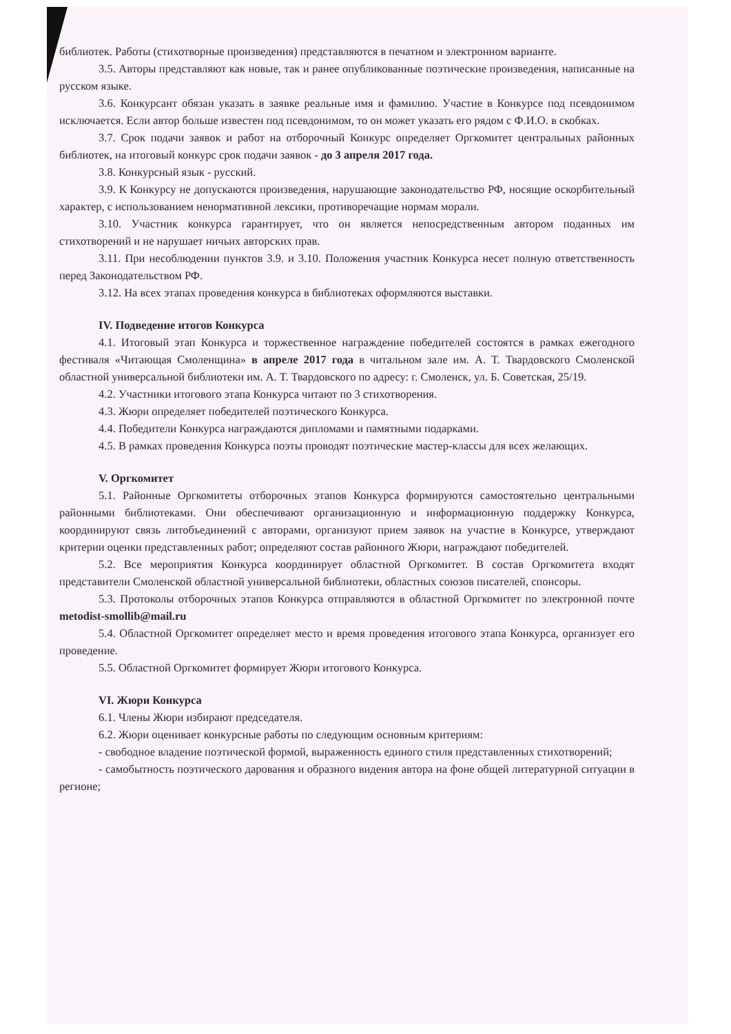библиотек. Работы (стихотворные произведения) представляются в печатном и электронном варианте.
3.5. Авторы представляют как новые, так и ранее опубликованные поэтические произведения, написанные на русском языке.
3.6. Конкурсант обязан указать в заявке реальные имя и фамилию. Участие в Конкурсе под псевдонимом исключается. Если автор больше известен под псевдонимом, то он может указать его рядом с Ф.И.О. в скобках.
3.7. Срок подачи заявок и работ на отборочный Конкурс определяет Оргкомитет центральных районных библиотек, на итоговый конкурс срок подачи заявок - до 3 апреля 2017 года.
3.8. Конкурсный язык - русский.
3.9. К Конкурсу не допускаются произведения, нарушающие законодательство РФ, носящие оскорбительный характер, с использованием ненормативной лексики, противоречащие нормам морали.
3.10. Участник конкурса гарантирует, что он является непосредственным автором поданных им стихотворений и не нарушает ничьих авторских прав.
3.11. При несоблюдении пунктов 3.9. и 3.10. Положения участник Конкурса несет полную ответственность перед Законодательством РФ.
3.12. На всех этапах проведения конкурса в библиотеках оформляются выставки.
IV. Подведение итогов Конкурса
4.1. Итоговый этап Конкурса и торжественное награждение победителей состоятся в рамках ежегодного фестиваля «Читающая Смоленщина» в апреле 2017 года в читальном зале им. А. Т. Твардовского Смоленской областной универсальной библиотеки им. А. Т. Твардовского по адресу: г. Смоленск, ул. Б. Советская, 25/19.
4.2. Участники итогового этапа Конкурса читают по 3 стихотворения.
4.3. Жюри определяет победителей поэтического Конкурса.
4.4. Победители Конкурса награждаются дипломами и памятными подарками.
4.5. В рамках проведения Конкурса поэты проводят поэтические мастер-классы для всех желающих.
V. Оргкомитет
5.1. Районные Оргкомитеты отборочных этапов Конкурса формируются самостоятельно центральными районными библиотеками. Они обеспечивают организационную и информационную поддержку Конкурса, координируют связь литобъединений с авторами, организуют прием заявок на участие в Конкурсе, утверждают критерии оценки представленных работ; определяют состав районного Жюри, награждают победителей.
5.2. Все мероприятия Конкурса координирует областной Оргкомитет. В состав Оргкомитета входят представители Смоленской областной универсальной библиотеки, областных союзов писателей, спонсоры.
5.3. Протоколы отборочных этапов Конкурса отправляются в областной Оргкомитет по электронной почте metodist-smollib@mail.ru
5.4. Областной Оргкомитет определяет место и время проведения итогового этапа Конкурса, организует его проведение.
5.5. Областной Оргкомитет формирует Жюри итогового Конкурса.
VI. Жюри Конкурса
6.1. Члены Жюри избирают председателя.
6.2. Жюри оценивает конкурсные работы по следующим основным критериям:
- свободное владение поэтической формой, выраженность единого стиля представленных стихотворений;
- самобытность поэтического дарования и образного видения автора на фоне общей литературной ситуации в регионе;